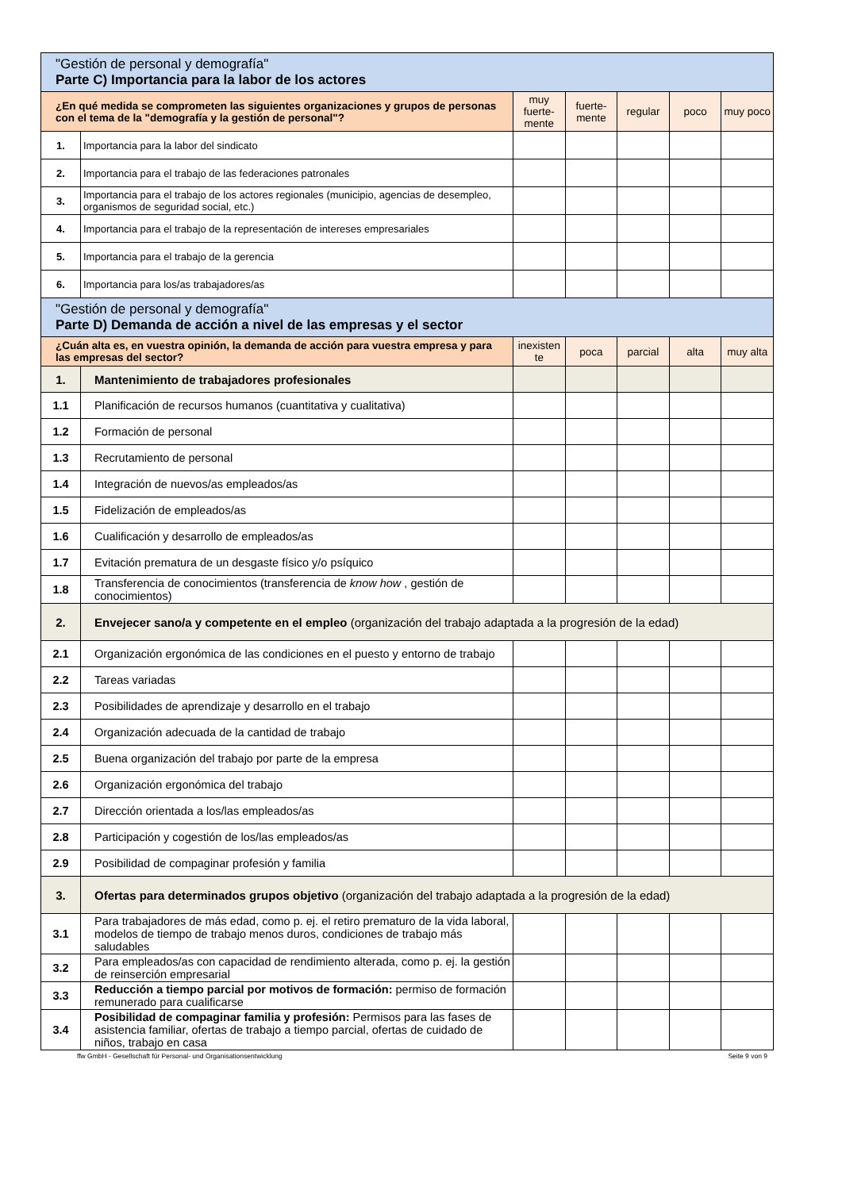| "Gestión de personal y demografía" Parte C) Importancia para la labor de los actores | | | | | | |
| ¿En qué medida se comprometen las siguientes organizaciones y grupos de personas con el tema de la "demografía y la gestión de personal"? | | muy fuerte-mente | fuerte-mente | regular | poco | muy poco |
| 1. | Importancia para la labor del sindicato | | | | | |
| 2. | Importancia para el trabajo de las federaciones patronales | | | | | |
| 3. | Importancia para el trabajo de los actores regionales (municipio, agencias de desempleo, organismos de seguridad social, etc.) | | | | | |
| 4. | Importancia para el trabajo de la representación de intereses empresariales | | | | | |
| 5. | Importancia para el trabajo de la gerencia | | | | | |
| 6. | Importancia para los/as trabajadores/as | | | | | |
| "Gestión de personal y demografía" Parte D) Demanda de acción a nivel de las empresas y el sector | | | | | | |
| ¿Cuán alta es, en vuestra opinión, la demanda de acción para vuestra empresa y para las empresas del sector? | | inexisten te | poca | parcial | alta | muy alta |
| 1. | Mantenimiento de trabajadores profesionales | | | | | |
| 1.1 | Planificación de recursos humanos (cuantitativa y cualitativa) | | | | | |
| 1.2 | Formación de personal | | | | | |
| 1.3 | Recrutamiento de personal | | | | | |
| 1.4 | Integración de nuevos/as empleados/as | | | | | |
| 1.5 | Fidelización de empleados/as | | | | | |
| 1.6 | Cualificación y desarrollo de empleados/as | | | | | |
| 1.7 | Evitación prematura de un desgaste físico y/o psíquico | | | | | |
| 1.8 | Transferencia de conocimientos (transferencia de know how , gestión de conocimientos) | | | | | |
| 2. | Envejecer sano/a y competente en el empleo (organización del trabajo adaptada a la progresión de la edad) | | | | | |
| 2.1 | Organización ergonómica de las condiciones en el puesto y entorno de trabajo | | | | | |
| 2.2 | Tareas variadas | | | | | |
| 2.3 | Posibilidades de aprendizaje y desarrollo en el trabajo | | | | | |
| 2.4 | Organización adecuada de la cantidad de trabajo | | | | | |
| 2.5 | Buena organización del trabajo por parte de la empresa | | | | | |
| 2.6 | Organización ergonómica del trabajo | | | | | |
| 2.7 | Dirección orientada a los/las empleados/as | | | | | |
| 2.8 | Participación y cogestión de los/las empleados/as | | | | | |
| 2.9 | Posibilidad de compaginar profesión y familia | | | | | |
| 3. | Ofertas para determinados grupos objetivo (organización del trabajo adaptada a la progresión de la edad) | | | | | |
| 3.1 | Para trabajadores de más edad, como p. ej. el retiro prematuro de la vida laboral, modelos de tiempo de trabajo menos duros, condiciones de trabajo más saludables | | | | | |
| 3.2 | Para empleados/as con capacidad de rendimiento alterada, como p. ej. la gestión de reinserción empresarial | | | | | |
| 3.3 | Reducción a tiempo parcial por motivos de formación: permiso de formación remunerado para cualificarse | | | | | |
| 3.4 | Posibilidad de compaginar familia y profesión: Permisos para las fases de asistencia familiar, ofertas de trabajo a tiempo parcial, ofertas de cuidado de niños, trabajo en casa | | | | | |
ffw GmbH - Gesellschaft für Personal- und Organisationsentwicklung Seite 9 von 9